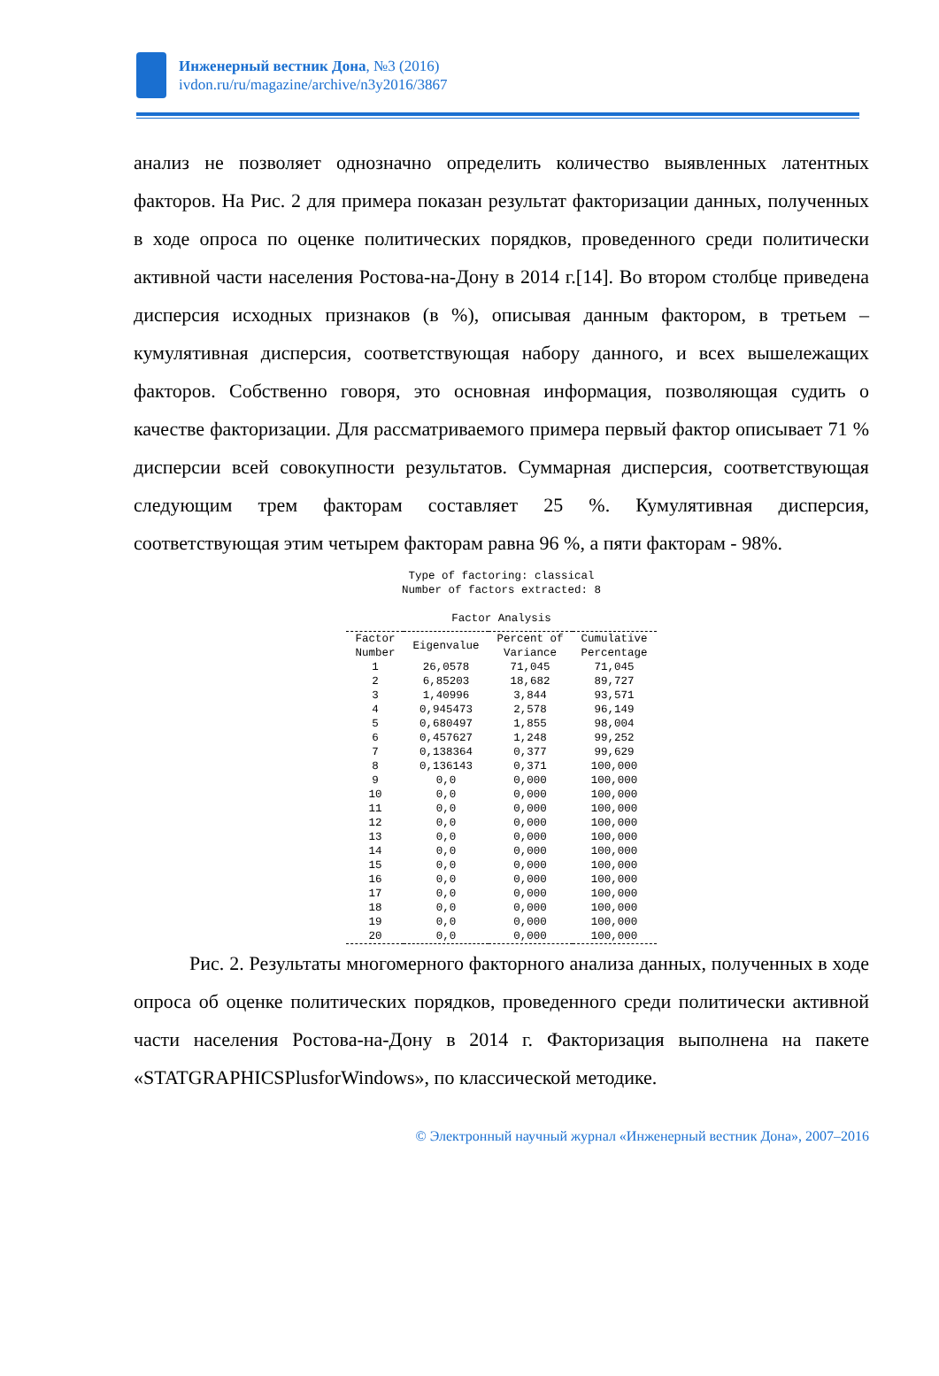Инженерный вестник Дона, №3 (2016)
ivdon.ru/ru/magazine/archive/n3y2016/3867
анализ не позволяет однозначно определить количество выявленных латентных факторов. На Рис. 2 для примера показан результат факторизации данных, полученных в ходе опроса по оценке политических порядков, проведенного среди политически активной части населения Ростова-на-Дону в 2014 г.[14]. Во втором столбце приведена дисперсия исходных признаков (в %), описывая данным фактором, в третьем – кумулятивная дисперсия, соответствующая набору данного, и всех вышележащих факторов. Собственно говоря, это основная информация, позволяющая судить о качестве факторизации. Для рассматриваемого примера первый фактор описывает 71 % дисперсии всей совокупности результатов. Суммарная дисперсия, соответствующая следующим трем факторам составляет 25 %. Кумулятивная дисперсия, соответствующая этим четырем факторам равна 96 %, а пяти факторам - 98%.
Type of factoring: classical
Number of factors extracted: 8
Factor Analysis
| Factor Number | Eigenvalue | Percent of Variance | Cumulative Percentage |
| --- | --- | --- | --- |
| 1 | 26,0578 | 71,045 | 71,045 |
| 2 | 6,85203 | 18,682 | 89,727 |
| 3 | 1,40996 | 3,844 | 93,571 |
| 4 | 0,945473 | 2,578 | 96,149 |
| 5 | 0,680497 | 1,855 | 98,004 |
| 6 | 0,457627 | 1,248 | 99,252 |
| 7 | 0,138364 | 0,377 | 99,629 |
| 8 | 0,136143 | 0,371 | 100,000 |
| 9 | 0,0 | 0,000 | 100,000 |
| 10 | 0,0 | 0,000 | 100,000 |
| 11 | 0,0 | 0,000 | 100,000 |
| 12 | 0,0 | 0,000 | 100,000 |
| 13 | 0,0 | 0,000 | 100,000 |
| 14 | 0,0 | 0,000 | 100,000 |
| 15 | 0,0 | 0,000 | 100,000 |
| 16 | 0,0 | 0,000 | 100,000 |
| 17 | 0,0 | 0,000 | 100,000 |
| 18 | 0,0 | 0,000 | 100,000 |
| 19 | 0,0 | 0,000 | 100,000 |
| 20 | 0,0 | 0,000 | 100,000 |
Рис. 2. Результаты многомерного факторного анализа данных, полученных в ходе опроса об оценке политических порядков, проведенного среди политически активной части населения Ростова-на-Дону в 2014 г. Факторизация выполнена на пакете «STATGRAPHICSPlusforWindows», по классической методике.
© Электронный научный журнал «Инженерный вестник Дона», 2007–2016